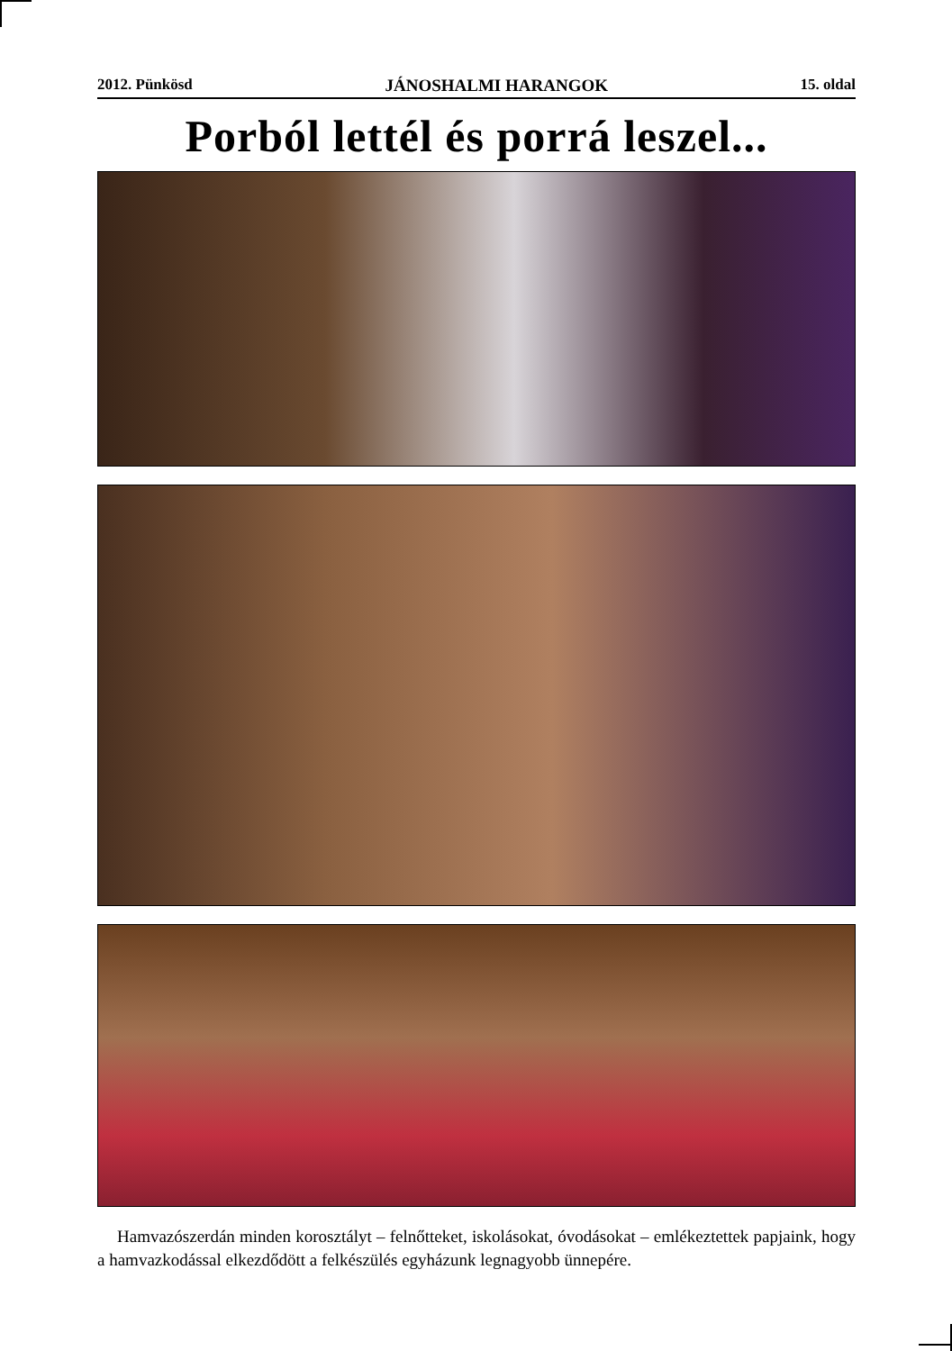2012. Pünkösd JÁNOSHALMI HARANGOK 15. oldal
Porból lettél és porrá leszel...
Hamvazószerdán minden korosztályt – felnőtteket, iskolásokat, óvodásokat – emlékeztettek papjaink, hogy a hamvazkodással elkezdődött a felkészülés egyházunk legnagyobb ünnepére.